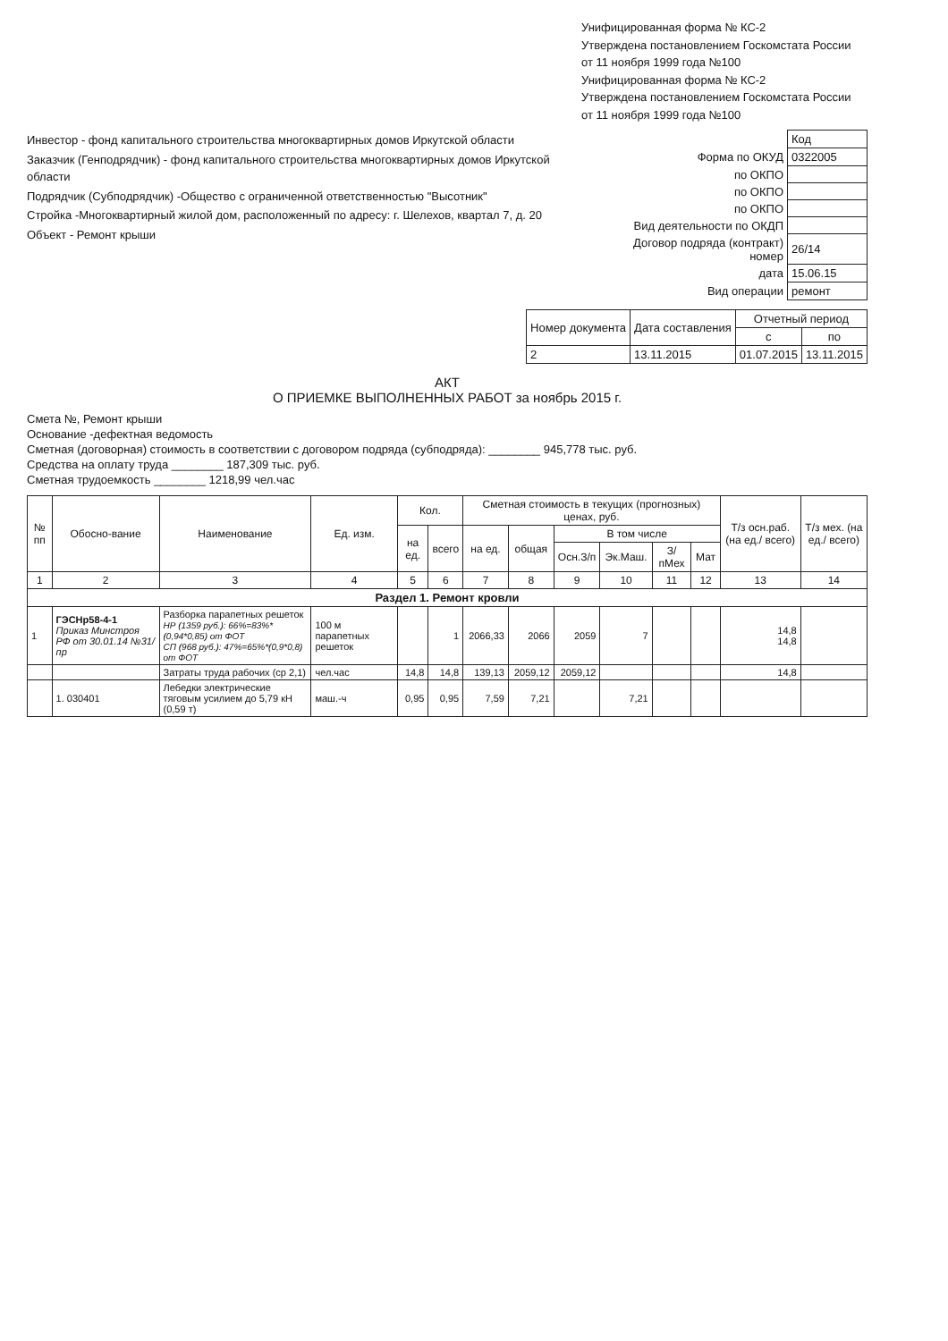Унифицированная форма № КС-2
Утверждена постановлением Госкомстата России
от 11 ноября 1999 года №100
Унифицированная форма № КС-2
Утверждена постановлением Госкомстата России
от 11 ноября 1999 года №100
Инвестор - фонд капитального строительства многоквартирных домов Иркутской области
Заказчик (Генподрядчик) - фонд капитального строительства многоквартирных домов Иркутской области
Подрядчик (Субподрядчик) -Общество с ограниченной ответственностью "Высотник"
Стройка -Многоквартирный жилой дом, расположенный по адресу: г. Шелехов, квартал 7, д. 20
Объект - Ремонт крыши
| | Код |
| Форма по ОКУД | 0322005 |
| по ОКПО | |
| по ОКПО | |
| по ОКПО | |
| Вид деятельности по ОКДП | |
| Договор подряда (контракт) номер | 26/14 |
| дата | 15.06.15 |
| Вид операции | ремонт |
| Номер документа | Дата составления | Отчетный период | |
| --- | --- | --- | --- |
| | | с | по |
| 2 | 13.11.2015 | 01.07.2015 | 13.11.2015 |
АКТ
О ПРИЕМКЕ ВЫПОЛНЕННЫХ РАБОТ за ноябрь 2015 г.
Смета №, Ремонт крыши
Основание -дефектная ведомость
Сметная (договорная) стоимость в соответствии с договором подряда (субподряда): ________ 945,778 тыс. руб.
Средства на оплату труда ________ 187,309 тыс. руб.
Сметная трудоемкость ________ 1218,99 чел.час
| № пп | Обосно-вание | Наименование | Ед. изм. | Кол. | | Сметная стоимость в текущих (прогнозных) ценах, руб. | | | | | | Т/з осн.раб. (на ед./ всего) | Т/з мех. (на ед./ всего) |
| --- | --- | --- | --- | --- | --- | --- | --- | --- | --- | --- | --- | --- | --- |
| | | | | на ед. | всего | на ед. | общая | В том числе | | | | | |
| | | | | | | | | Осн.З/п | Эк.Маш. | З/пМех | Мат | | |
| 1 | 2 | 3 | 4 | 5 | 6 | 7 | 8 | 9 | 10 | 11 | 12 | 13 | 14 |
| Раздел 1. Ремонт кровли | | | | | | | | | | | | | |
| 1 | ГЭСНр58-4-1 Приказ Минстроя РФ от 30.01.14 №31/пр | Разборка парапетных решеток НР (1359 руб.): 66%=83%*(0,94*0,85) от ФОТ СП (968 руб.): 47%=65%*(0,9*0,8) от ФОТ | 100 м парапетных решеток | | 1 | 2066,33 | 2066 | 2059 | 7 | | | 14,8 14,8 | |
| | | Затраты труда рабочих (ср 2,1) | чел.час | 14,8 | 14,8 | 139,13 | 2059,12 | 2059,12 | | | | 14,8 | |
| | 1. 030401 | Лебедки электрические тяговым усилием до 5,79 кН (0,59 т) | маш.-ч | 0,95 | 0,95 | 7,59 | 7,21 | | 7,21 | | | | |